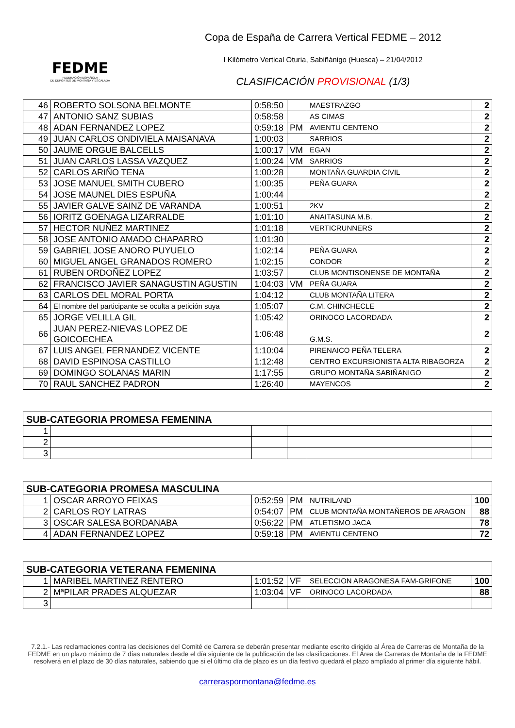FEDME
FEDERACIÓN ESPAÑOLA
DE DEPORTES DE MONTAÑA Y ESCALADA
Copa de España de Carrera Vertical FEDME – 2012
I Kilómetro Vertical Oturia, Sabiñánigo (Huesca) – 21/04/2012
CLASIFICACIÓN PROVISIONAL (1/3)
| 46 | ROBERTO SOLSONA BELMONTE | 0:58:50 | | MAESTRAZGO | 2 |
| 47 | ANTONIO SANZ SUBIAS | 0:58:58 | | AS CIMAS | 2 |
| 48 | ADAN FERNANDEZ LOPEZ | 0:59:18 | PM | AVIENTU CENTENO | 2 |
| 49 | JUAN CARLOS ONDIVIELA MAISANAVA | 1:00:03 | | SARRIOS | 2 |
| 50 | JAUME ORGUE BALCELLS | 1:00:17 | VM | EGAN | 2 |
| 51 | JUAN CARLOS LASSA VAZQUEZ | 1:00:24 | VM | SARRIOS | 2 |
| 52 | CARLOS ARIÑO TENA | 1:00:28 | | MONTAÑA GUARDIA CIVIL | 2 |
| 53 | JOSE MANUEL SMITH CUBERO | 1:00:35 | | PEÑA GUARA | 2 |
| 54 | JOSE MAUNEL DIES ESPUÑA | 1:00:44 | | | 2 |
| 55 | JAVIER GALVE SAINZ DE VARANDA | 1:00:51 | | 2KV | 2 |
| 56 | IORITZ GOENAGA LIZARRALDE | 1:01:10 | | ANAITASUNA M.B. | 2 |
| 57 | HECTOR NUÑEZ MARTINEZ | 1:01:18 | | VERTICRUNNERS | 2 |
| 58 | JOSE ANTONIO AMADO CHAPARRO | 1:01:30 | | | 2 |
| 59 | GABRIEL JOSE ANORO PUYUELO | 1:02:14 | | PEÑA GUARA | 2 |
| 60 | MIGUEL ANGEL GRANADOS ROMERO | 1:02:15 | | CONDOR | 2 |
| 61 | RUBEN ORDOÑEZ LOPEZ | 1:03:57 | | CLUB MONTISONENSE DE MONTAÑA | 2 |
| 62 | FRANCISCO JAVIER SANAGUSTIN AGUSTIN | 1:04:03 | VM | PEÑA GUARA | 2 |
| 63 | CARLOS DEL MORAL PORTA | 1:04:12 | | CLUB MONTAÑA LITERA | 2 |
| 64 | El nombre del participante se oculta a petición suya | 1:05:07 | | C.M. CHINCHECLE | 2 |
| 65 | JORGE VELILLA GIL | 1:05:42 | | ORINOCO LACORDADA | 2 |
| 66 | JUAN PEREZ-NIEVAS LOPEZ DE GOICOECHEA | 1:06:48 | | G.M.S. | 2 |
| 67 | LUIS ANGEL FERNANDEZ VICENTE | 1:10:04 | | PIRENAICO PEÑA TELERA | 2 |
| 68 | DAVID ESPINOSA CASTILLO | 1:12:48 | | CENTRO EXCURSIONISTA ALTA RIBAGORZA | 2 |
| 69 | DOMINGO SOLANAS MARIN | 1:17:55 | | GRUPO MONTAÑA SABIÑANIGO | 2 |
| 70 | RAUL SANCHEZ PADRON | 1:26:40 | | MAYENCOS | 2 |
| SUB-CATEGORIA PROMESA FEMENINA | | | | | |
| --- | --- | --- | --- | --- | --- |
| 1 | | | | | |
| 2 | | | | | |
| 3 | | | | | |
| SUB-CATEGORIA PROMESA MASCULINA | | | | | |
| --- | --- | --- | --- | --- | --- |
| 1 | OSCAR ARROYO FEIXAS | 0:52:59 | PM | NUTRILAND | 100 |
| 2 | CARLOS ROY LATRAS | 0:54:07 | PM | CLUB MONTAÑA MONTAÑEROS DE ARAGON | 88 |
| 3 | OSCAR SALESA BORDANABA | 0:56:22 | PM | ATLETISMO JACA | 78 |
| 4 | ADAN FERNANDEZ LOPEZ | 0:59:18 | PM | AVIENTU CENTENO | 72 |
| SUB-CATEGORIA VETERANA FEMENINA | | | | | |
| --- | --- | --- | --- | --- | --- |
| 1 | MARIBEL MARTINEZ RENTERO | 1:01:52 | VF | SELECCION ARAGONESA FAM-GRIFONE | 100 |
| 2 | MªPILAR PRADES ALQUEZAR | 1:03:04 | VF | ORINOCO LACORDADA | 88 |
| 3 | | | | | |
7.2.1.- Las reclamaciones contra las decisiones del Comité de Carrera se deberán presentar mediante escrito dirigido al Área de Carreras de Montaña de la FEDME en un plazo máximo de 7 días naturales desde el día siguiente de la publicación de las clasificaciones. El Área de Carreras de Montaña de la FEDME resolverá en el plazo de 30 días naturales, sabiendo que si el último día de plazo es un día festivo quedará el plazo ampliado al primer día siguiente hábil.
carreraspormontana@fedme.es